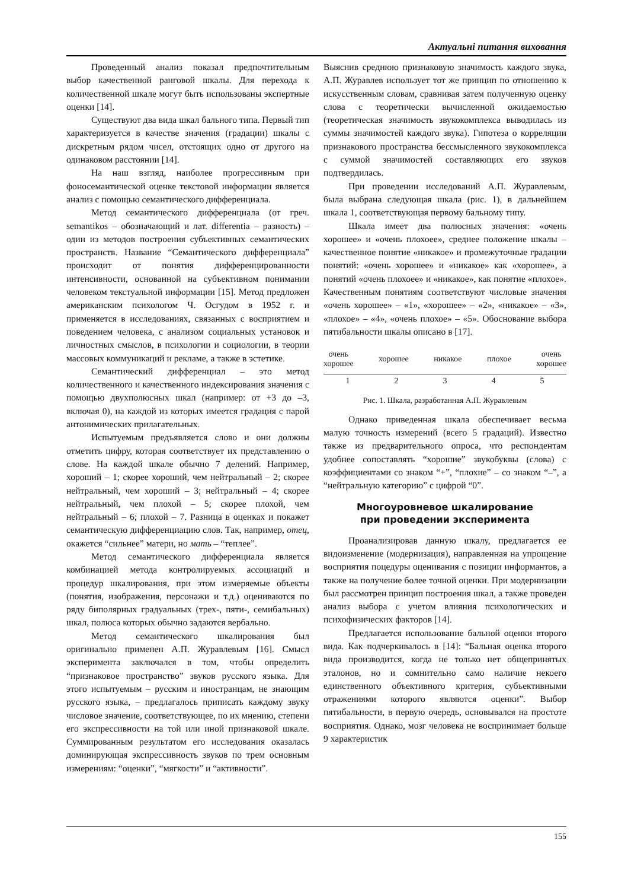Актуальні питання виховання
Проведенный анализ показал предпочтительным выбор качественной ранговой шкалы. Для перехода к количественной шкале могут быть использованы экспертные оценки [14].
Существуют два вида шкал бального типа. Первый тип характеризуется в качестве значения (градации) шкалы с дискретным рядом чисел, отстоящих одно от другого на одинаковом расстоянии [14].
На наш взгляд, наиболее прогрессивным при фоносемантической оценке текстовой информации является анализ с помощью семантического дифференциала.
Метод семантического дифференциала (от греч. semantikos – обозначающий и лат. differentia – разность) – один из методов построения субъективных семантических пространств. Название “Семантического дифференциала” происходит от понятия дифференцированности интенсивности, основанной на субъективном понимании человеком текстуальной информации [15]. Метод предложен американским психологом Ч. Осгудом в 1952 г. и применяется в исследованиях, связанных с восприятием и поведением человека, с анализом социальных установок и личностных смыслов, в психологии и социологии, в теории массовых коммуникаций и рекламе, а также в эстетике.
Семантический дифференциал – это метод количественного и качественного индексирования значения с помощью двухполюсных шкал (например: от +3 до –3, включая 0), на каждой из которых имеется градация с парой антонимических прилагательных.
Испытуемым предъявляется слово и они должны отметить цифру, которая соответствует их представлению о слове. На каждой шкале обычно 7 делений. Например, хороший – 1; скорее хороший, чем нейтральный – 2; скорее нейтральный, чем хороший – 3; нейтральный – 4; скорее нейтральный, чем плохой – 5; скорее плохой, чем нейтральный – 6; плохой – 7. Разница в оценках и покажет семантическую дифференциацию слов. Так, например, отец, окажется “сильнее” матери, но мать – “теплее”.
Метод семантического дифференциала является комбинацией метода контролируемых ассоциаций и процедур шкалирования, при этом измеряемые объекты (понятия, изображения, персонажи и т.д.) оцениваются по ряду биполярных градуальных (трех-, пяти-, семибальных) шкал, полюса которых обычно задаются вербально.
Метод семантического шкалирования был оригинально применен А.П. Журавлевым [16]. Смысл эксперимента заключался в том, чтобы определить “признаковое пространство” звуков русского языка. Для этого испытуемым – русским и иностранцам, не знающим русского языка, – предлагалось приписать каждому звуку числовое значение, соответствующее, по их мнению, степени его экспрессивности на той или иной признаковой шкале. Суммированным результатом его исследования оказалась доминирующая экспрессивность звуков по трем основным измерениям: “оценки”, “мягкости” и “активности”.
Выяснив среднюю признаковую значимость каждого звука, А.П. Журавлев использует тот же принцип по отношению к искусственным словам, сравнивая затем полученную оценку слова с теоретически вычисленной ожидаемостью (теоретическая значимость звукокомплекса выводилась из суммы значимостей каждого звука). Гипотеза о корреляции признакового пространства бессмысленного звукокомплекса с суммой значимостей составляющих его звуков подтвердилась.
При проведении исследований А.П. Журавлевым, была выбрана следующая шкала (рис. 1), в дальнейшем шкала 1, соответствующая первому бальному типу.
Шкала имеет два полюсных значения: «очень хорошее» и «очень плохоее», среднее положение шкалы – качественное понятие «никакое» и промежуточные градации понятий: «очень хорошее» и «никакое» как «хорошее», а понятий «очень плохоее» и «никакое», как понятие «плохое». Качественным понятиям соответствуют числовые значения «очень хорошее» – «1», «хорошее» – «2», «никакое» – «3», «плохое» – «4», «очень плохое» – «5». Обоснование выбора пятибальности шкалы описано в [17].
очень
хорошее хорошее никакое плохое очень
хорошее
1 2 3 4 5
Рис. 1. Шкала, разработанная А.П. Журавлевым
Однако приведенная шкала обеспечивает весьма малую точность измерений (всего 5 градаций). Известно также из предварительного опроса, что респондентам удобнее сопоставлять “хорошие” звукобуквы (слова) с коэффициентами со знаком “+”, “плохие” – со знаком “–”, а “нейтральную категорию” с цифрой “0”.
Многоуровневое шкалирование
при проведении эксперимента
Проанализировав данную шкалу, предлагается ее видоизменение (модернизация), направленная на упрощение восприятия поцедуры оценивания с позиции информантов, а также на получение более точной оценки. При модернизации был рассмотрен принцип построения шкал, а также проведен анализ выбора с учетом влияния психологических и психофизических факторов [14].
Предлагается использование бальной оценки второго вида. Как подчеркивалось в [14]: “Бальная оценка второго вида производится, когда не только нет общепринятых эталонов, но и сомнительно само наличие некоего единственного объективного критерия, субъективными отражениями которого являются оценки”. Выбор пятибальности, в первую очередь, основывался на простоте восприятия. Однако, мозг человека не воспринимает больше 9 характеристик
155